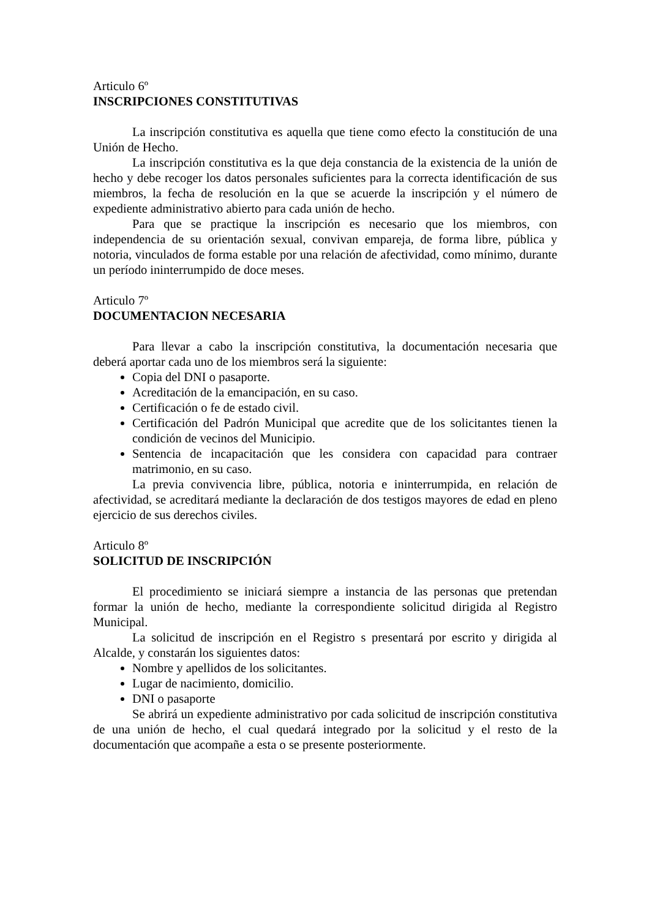Articulo 6º
INSCRIPCIONES CONSTITUTIVAS
La inscripción constitutiva es aquella que tiene como efecto la constitución de una Unión de Hecho.
La inscripción constitutiva es la que deja constancia de la existencia de la unión de hecho y debe recoger los datos personales suficientes para la correcta identificación de sus miembros, la fecha de resolución en la que se acuerde la inscripción y el número de expediente administrativo abierto para cada unión de hecho.
Para que se practique la inscripción es necesario que los miembros, con independencia de su orientación sexual, convivan empareja, de forma libre, pública y notoria, vinculados de forma estable por una relación de afectividad, como mínimo, durante un período ininterrumpido de doce meses.
Articulo 7º
DOCUMENTACION NECESARIA
Para llevar a cabo la inscripción constitutiva, la documentación necesaria que deberá aportar cada uno de los miembros será la siguiente:
Copia del DNI o pasaporte.
Acreditación de la emancipación, en su caso.
Certificación o fe de estado civil.
Certificación del Padrón Municipal que acredite que de los solicitantes tienen la condición de vecinos del Municipio.
Sentencia de incapacitación que les considera con capacidad para contraer matrimonio, en su caso.
La previa convivencia libre, pública, notoria e ininterrumpida, en relación de afectividad, se acreditará mediante la declaración de dos testigos mayores de edad en pleno ejercicio de sus derechos civiles.
Articulo 8º
SOLICITUD DE INSCRIPCIÓN
El procedimiento se iniciará siempre a instancia de las personas que pretendan formar la unión de hecho, mediante la correspondiente solicitud dirigida al Registro Municipal.
La solicitud de inscripción en el Registro s presentará por escrito y dirigida al Alcalde, y constarán los siguientes datos:
Nombre y apellidos de los solicitantes.
Lugar de nacimiento, domicilio.
DNI o pasaporte
Se abrirá un expediente administrativo por cada solicitud de inscripción constitutiva de una unión de hecho, el cual quedará integrado por la solicitud y el resto de la documentación que acompañe a esta o se presente posteriormente.